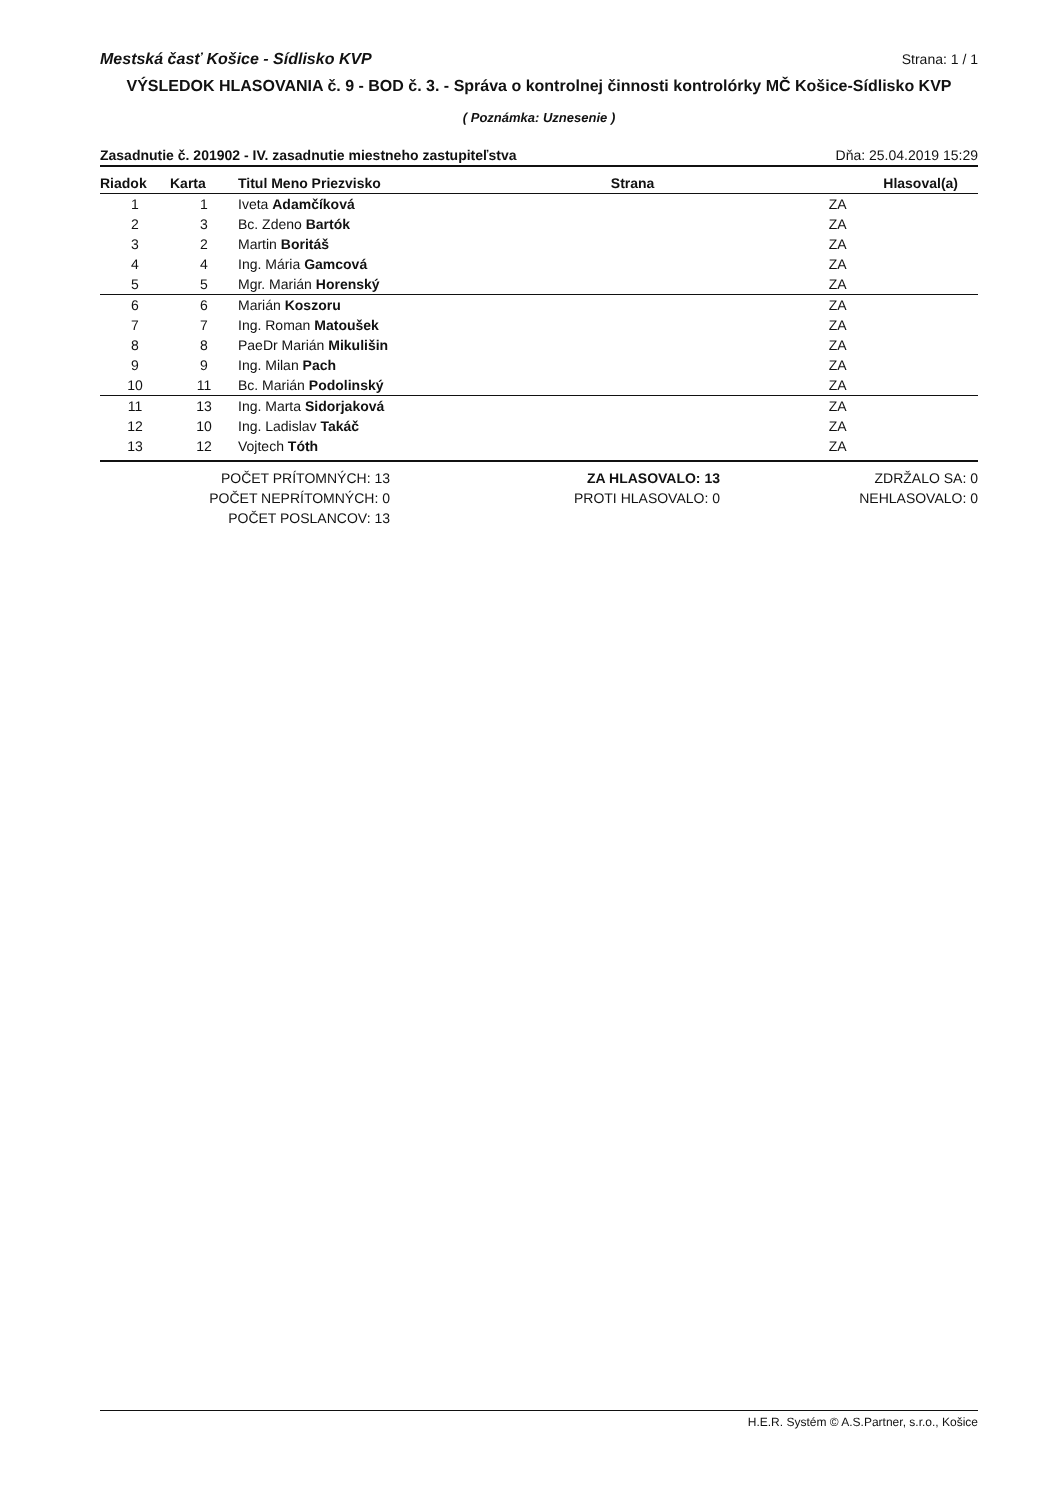Mestská časť Košice - Sídlisko KVP Strana: 1 / 1
VÝSLEDOK HLASOVANIA č. 9 - BOD č. 3. - Správa o kontrolnej činnosti kontrolórky MČ Košice-Sídlisko KVP
( Poznámka: Uznesenie )
Zasadnutie č. 201902 - IV. zasadnutie miestneho zastupiteľstva Dňa: 25.04.2019 15:29
| Riadok | Karta | Titul Meno Priezvisko | Strana | Hlasoval(a) |
| --- | --- | --- | --- | --- |
| 1 | 1 | Iveta Adamčíková | | ZA |
| 2 | 3 | Bc. Zdeno Bartók | | ZA |
| 3 | 2 | Martin Boritáš | | ZA |
| 4 | 4 | Ing. Mária Gamcová | | ZA |
| 5 | 5 | Mgr. Marián Horenský | | ZA |
| 6 | 6 | Marián Koszoru | | ZA |
| 7 | 7 | Ing. Roman Matoušek | | ZA |
| 8 | 8 | PaeDr Marián Mikulišin | | ZA |
| 9 | 9 | Ing. Milan Pach | | ZA |
| 10 | 11 | Bc. Marián Podolinský | | ZA |
| 11 | 13 | Ing. Marta Sidorjaková | | ZA |
| 12 | 10 | Ing. Ladislav Takáč | | ZA |
| 13 | 12 | Vojtech Tóth | | ZA |
POČET PRÍTOMNÝCH: 13
POČET NEPRÍTOMNÝCH: 0
POČET POSLANCOV: 13
ZA HLASOVALO: 13
PROTI HLASOVALO: 0
ZDRŽALO SA: 0
NEHLASOVALO: 0
H.E.R. Systém © A.S.Partner, s.r.o., Košice